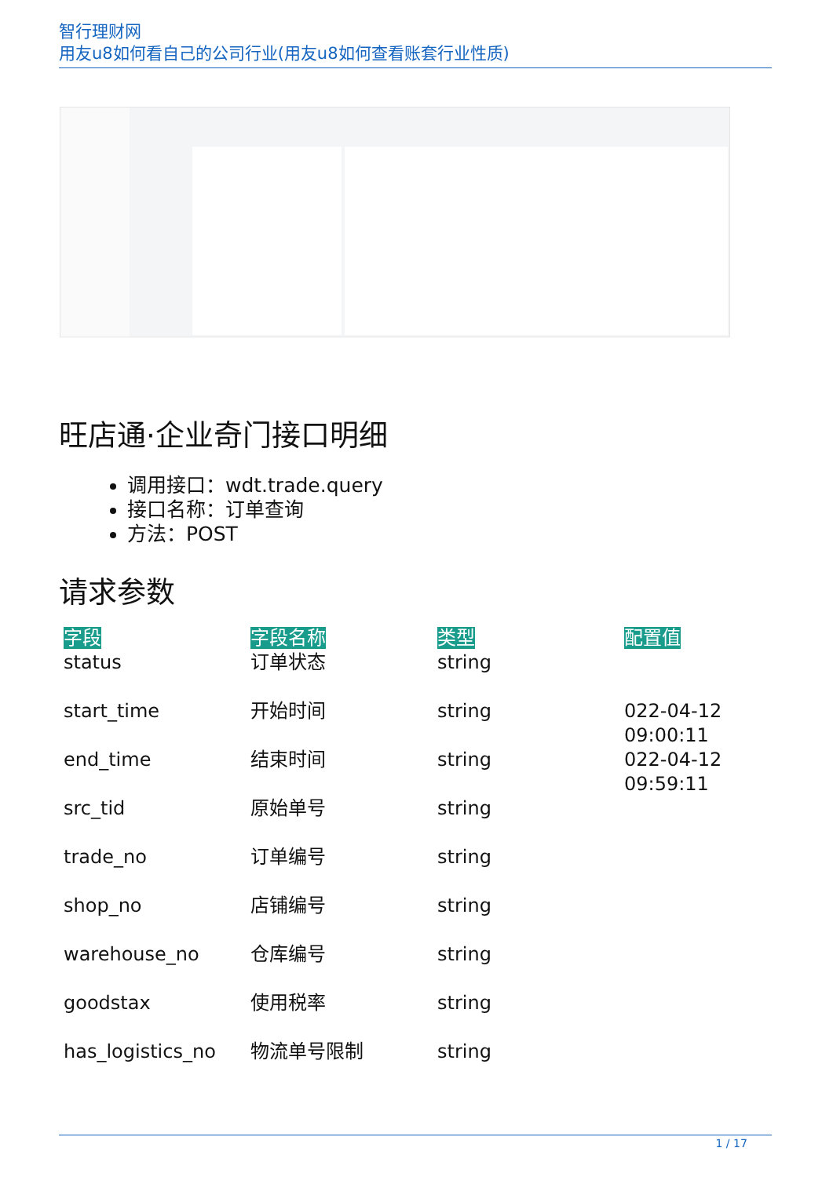智行理财网
用友u8如何看自己的公司行业(用友u8如何查看账套行业性质)
旺店通·企业奇门接口明细
调用接口：wdt.trade.query
接口名称：订单查询
方法：POST
请求参数
| 字段 | 字段名称 | 类型 | 配置值 |
| --- | --- | --- | --- |
| status | 订单状态 | string | |
| start_time | 开始时间 | string | 022-04-12 09:00:11 |
| end_time | 结束时间 | string | 022-04-12 09:59:11 |
| src_tid | 原始单号 | string | |
| trade_no | 订单编号 | string | |
| shop_no | 店铺编号 | string | |
| warehouse_no | 仓库编号 | string | |
| goodstax | 使用税率 | string | |
| has_logistics_no | 物流单号限制 | string | |
1 / 17